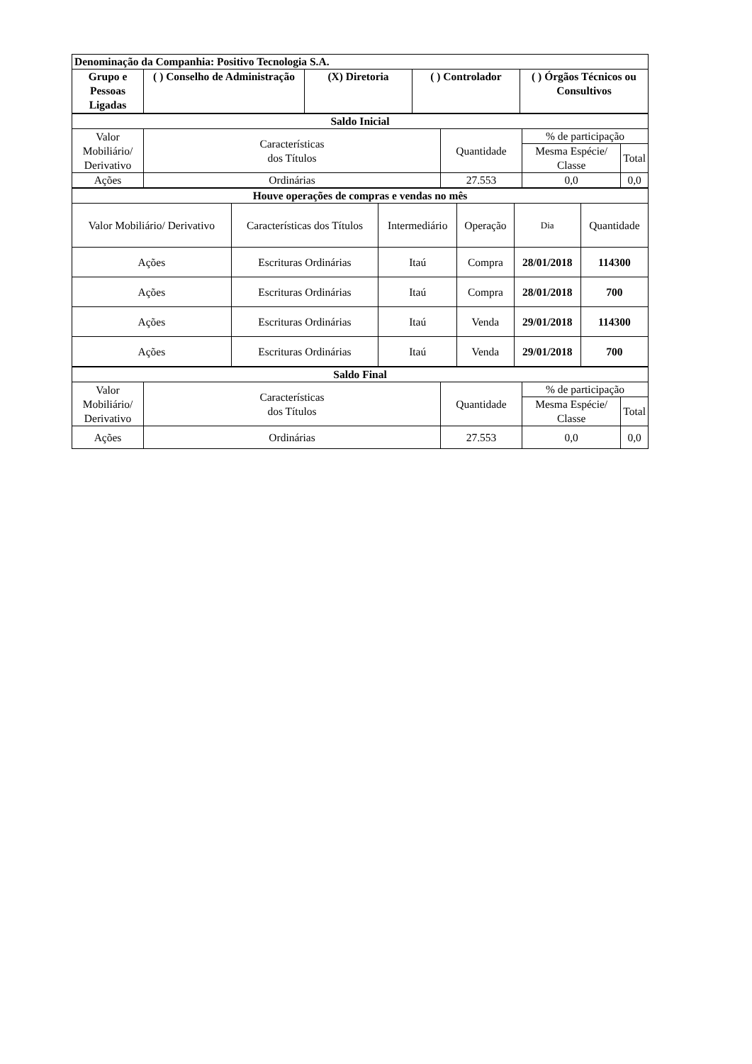| Denominação da Companhia: Positivo Tecnologia S.A. | | | | |
| --- | --- | --- | --- | --- |
| Grupo e Pessoas Ligadas | ( ) Conselho de Administração | (X) Diretoria | ( ) Controlador | ( ) Órgãos Técnicos ou Consultivos |
| Saldo Inicial | | | | |
| --- | --- | --- | --- | --- |
| Valor Mobiliário/ Derivativo | Características dos Títulos | Quantidade | % de participação | |
| | | | Mesma Espécie/ Classe | Total |
| Ações | Ordinárias | 27.553 | 0,0 | 0,0 |
| Houve operações de compras e vendas no mês | | | | | |
| --- | --- | --- | --- | --- | --- |
| Valor Mobiliário/ Derivativo | Características dos Títulos | Intermediário | Operação | Dia | Quantidade |
| Ações | Escrituras Ordinárias | Itaú | Compra | 28/01/2018 | 114300 |
| Ações | Escrituras Ordinárias | Itaú | Compra | 28/01/2018 | 700 |
| Ações | Escrituras Ordinárias | Itaú | Venda | 29/01/2018 | 114300 |
| Ações | Escrituras Ordinárias | Itaú | Venda | 29/01/2018 | 700 |
| Saldo Final | | | | |
| --- | --- | --- | --- | --- |
| Valor Mobiliário/ Derivativo | Características dos Títulos | Quantidade | % de participação | |
| | | | Mesma Espécie/ Classe | Total |
| Ações | Ordinárias | 27.553 | 0,0 | 0,0 |